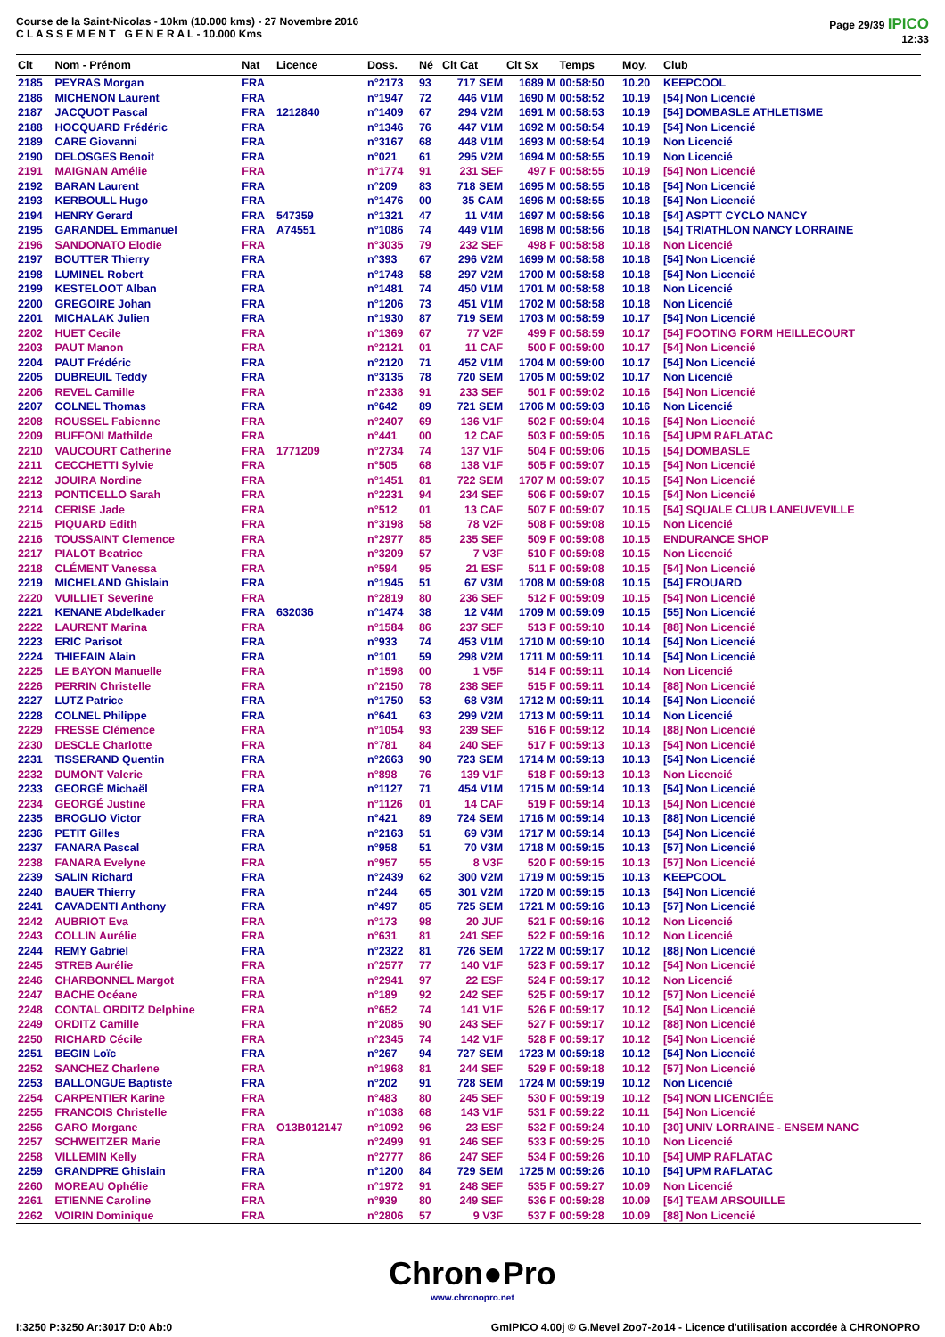Course de la Saint-Nicolas - 10km (10.000 kms) - 27 Novembre 2016
C L A S S E M E N T G E N E R A L - 10.000 Kms
Page 29/39 IPICO
12:33
| Clt | Nom - Prénom | Nat | Licence | Doss. | Né | Clt Cat | Clt Sx | Temps | Moy. | Club |
| --- | --- | --- | --- | --- | --- | --- | --- | --- | --- | --- |
| 2185 | PEYRAS Morgan | FRA | | n°2173 | 93 | 717 SEM | 1689 M | 00:58:50 | 10.20 | KEEPCOOL |
| 2186 | MICHENON Laurent | FRA | | n°1947 | 72 | 446 V1M | 1690 M | 00:58:52 | 10.19 | [54] Non Licencié |
| 2187 | JACQUOT Pascal | FRA | 1212840 | n°1409 | 67 | 294 V2M | 1691 M | 00:58:53 | 10.19 | [54] DOMBASLE ATHLETISME |
| 2188 | HOCQUARD Frédéric | FRA | | n°1346 | 76 | 447 V1M | 1692 M | 00:58:54 | 10.19 | [54] Non Licencié |
| 2189 | CARE Giovanni | FRA | | n°3167 | 68 | 448 V1M | 1693 M | 00:58:54 | 10.19 | Non Licencié |
| 2190 | DELOSGES Benoit | FRA | | n°021 | 61 | 295 V2M | 1694 M | 00:58:55 | 10.19 | Non Licencié |
| 2191 | MAIGNAN Amélie | FRA | | n°1774 | 91 | 231 SEF | 497 F | 00:58:55 | 10.19 | [54] Non Licencié |
| 2192 | BARAN Laurent | FRA | | n°209 | 83 | 718 SEM | 1695 M | 00:58:55 | 10.18 | [54] Non Licencié |
| 2193 | KERBOULL Hugo | FRA | | n°1476 | 00 | 35 CAM | 1696 M | 00:58:55 | 10.18 | [54] Non Licencié |
| 2194 | HENRY Gerard | FRA | 547359 | n°1321 | 47 | 11 V4M | 1697 M | 00:58:56 | 10.18 | [54] ASPTT CYCLO NANCY |
| 2195 | GARANDEL Emmanuel | FRA | A74551 | n°1086 | 74 | 449 V1M | 1698 M | 00:58:56 | 10.18 | [54] TRIATHLON NANCY LORRAINE |
| 2196 | SANDONATO Elodie | FRA | | n°3035 | 79 | 232 SEF | 498 F | 00:58:58 | 10.18 | Non Licencié |
| 2197 | BOUTTER Thierry | FRA | | n°393 | 67 | 296 V2M | 1699 M | 00:58:58 | 10.18 | [54] Non Licencié |
| 2198 | LUMINEL Robert | FRA | | n°1748 | 58 | 297 V2M | 1700 M | 00:58:58 | 10.18 | [54] Non Licencié |
| 2199 | KESTELOOT Alban | FRA | | n°1481 | 74 | 450 V1M | 1701 M | 00:58:58 | 10.18 | Non Licencié |
| 2200 | GREGOIRE Johan | FRA | | n°1206 | 73 | 451 V1M | 1702 M | 00:58:58 | 10.18 | Non Licencié |
| 2201 | MICHALAK Julien | FRA | | n°1930 | 87 | 719 SEM | 1703 M | 00:58:59 | 10.17 | [54] Non Licencié |
| 2202 | HUET Cecile | FRA | | n°1369 | 67 | 77 V2F | 499 F | 00:58:59 | 10.17 | [54] FOOTING FORM HEILLECOURT |
| 2203 | PAUT Manon | FRA | | n°2121 | 01 | 11 CAF | 500 F | 00:59:00 | 10.17 | [54] Non Licencié |
| 2204 | PAUT Frédéric | FRA | | n°2120 | 71 | 452 V1M | 1704 M | 00:59:00 | 10.17 | [54] Non Licencié |
| 2205 | DUBREUIL Teddy | FRA | | n°3135 | 78 | 720 SEM | 1705 M | 00:59:02 | 10.17 | Non Licencié |
| 2206 | REVEL Camille | FRA | | n°2338 | 91 | 233 SEF | 501 F | 00:59:02 | 10.16 | [54] Non Licencié |
| 2207 | COLNEL Thomas | FRA | | n°642 | 89 | 721 SEM | 1706 M | 00:59:03 | 10.16 | Non Licencié |
| 2208 | ROUSSEL Fabienne | FRA | | n°2407 | 69 | 136 V1F | 502 F | 00:59:04 | 10.16 | [54] Non Licencié |
| 2209 | BUFFONI Mathilde | FRA | | n°441 | 00 | 12 CAF | 503 F | 00:59:05 | 10.16 | [54] UPM RAFLATAC |
| 2210 | VAUCOURT Catherine | FRA | 1771209 | n°2734 | 74 | 137 V1F | 504 F | 00:59:06 | 10.15 | [54] DOMBASLE |
| 2211 | CECCHETTI Sylvie | FRA | | n°505 | 68 | 138 V1F | 505 F | 00:59:07 | 10.15 | [54] Non Licencié |
| 2212 | JOUIRA Nordine | FRA | | n°1451 | 81 | 722 SEM | 1707 M | 00:59:07 | 10.15 | [54] Non Licencié |
| 2213 | PONTICELLO Sarah | FRA | | n°2231 | 94 | 234 SEF | 506 F | 00:59:07 | 10.15 | [54] Non Licencié |
| 2214 | CERISE Jade | FRA | | n°512 | 01 | 13 CAF | 507 F | 00:59:07 | 10.15 | [54] SQUALE CLUB LANEUVEVILLE |
| 2215 | PIQUARD Edith | FRA | | n°3198 | 58 | 78 V2F | 508 F | 00:59:08 | 10.15 | Non Licencié |
| 2216 | TOUSSAINT Clemence | FRA | | n°2977 | 85 | 235 SEF | 509 F | 00:59:08 | 10.15 | ENDURANCE SHOP |
| 2217 | PIALOT Beatrice | FRA | | n°3209 | 57 | 7 V3F | 510 F | 00:59:08 | 10.15 | Non Licencié |
| 2218 | CLÉMENT Vanessa | FRA | | n°594 | 95 | 21 ESF | 511 F | 00:59:08 | 10.15 | [54] Non Licencié |
| 2219 | MICHELAND Ghislain | FRA | | n°1945 | 51 | 67 V3M | 1708 M | 00:59:08 | 10.15 | [54] FROUARD |
| 2220 | VUILLIET Severine | FRA | | n°2819 | 80 | 236 SEF | 512 F | 00:59:09 | 10.15 | [54] Non Licencié |
| 2221 | KENANE Abdelkader | FRA | 632036 | n°1474 | 38 | 12 V4M | 1709 M | 00:59:09 | 10.15 | [55] Non Licencié |
| 2222 | LAURENT Marina | FRA | | n°1584 | 86 | 237 SEF | 513 F | 00:59:10 | 10.14 | [88] Non Licencié |
| 2223 | ERIC Parisot | FRA | | n°933 | 74 | 453 V1M | 1710 M | 00:59:10 | 10.14 | [54] Non Licencié |
| 2224 | THIEFAIN Alain | FRA | | n°101 | 59 | 298 V2M | 1711 M | 00:59:11 | 10.14 | [54] Non Licencié |
| 2225 | LE BAYON Manuelle | FRA | | n°1598 | 00 | 1 V5F | 514 F | 00:59:11 | 10.14 | Non Licencié |
| 2226 | PERRIN Christelle | FRA | | n°2150 | 78 | 238 SEF | 515 F | 00:59:11 | 10.14 | [88] Non Licencié |
| 2227 | LUTZ Patrice | FRA | | n°1750 | 53 | 68 V3M | 1712 M | 00:59:11 | 10.14 | [54] Non Licencié |
| 2228 | COLNEL Philippe | FRA | | n°641 | 63 | 299 V2M | 1713 M | 00:59:11 | 10.14 | Non Licencié |
| 2229 | FRESSE Clémence | FRA | | n°1054 | 93 | 239 SEF | 516 F | 00:59:12 | 10.14 | [88] Non Licencié |
| 2230 | DESCLE Charlotte | FRA | | n°781 | 84 | 240 SEF | 517 F | 00:59:13 | 10.13 | [54] Non Licencié |
| 2231 | TISSERAND Quentin | FRA | | n°2663 | 90 | 723 SEM | 1714 M | 00:59:13 | 10.13 | [54] Non Licencié |
| 2232 | DUMONT Valerie | FRA | | n°898 | 76 | 139 V1F | 518 F | 00:59:13 | 10.13 | Non Licencié |
| 2233 | GEORGÉ Michaël | FRA | | n°1127 | 71 | 454 V1M | 1715 M | 00:59:14 | 10.13 | [54] Non Licencié |
| 2234 | GEORGÉ Justine | FRA | | n°1126 | 01 | 14 CAF | 519 F | 00:59:14 | 10.13 | [54] Non Licencié |
| 2235 | BROGLIO Victor | FRA | | n°421 | 89 | 724 SEM | 1716 M | 00:59:14 | 10.13 | [88] Non Licencié |
| 2236 | PETIT Gilles | FRA | | n°2163 | 51 | 69 V3M | 1717 M | 00:59:14 | 10.13 | [54] Non Licencié |
| 2237 | FANARA Pascal | FRA | | n°958 | 51 | 70 V3M | 1718 M | 00:59:15 | 10.13 | [57] Non Licencié |
| 2238 | FANARA Evelyne | FRA | | n°957 | 55 | 8 V3F | 520 F | 00:59:15 | 10.13 | [57] Non Licencié |
| 2239 | SALIN Richard | FRA | | n°2439 | 62 | 300 V2M | 1719 M | 00:59:15 | 10.13 | KEEPCOOL |
| 2240 | BAUER Thierry | FRA | | n°244 | 65 | 301 V2M | 1720 M | 00:59:15 | 10.13 | [54] Non Licencié |
| 2241 | CAVADENTI Anthony | FRA | | n°497 | 85 | 725 SEM | 1721 M | 00:59:16 | 10.13 | [57] Non Licencié |
| 2242 | AUBRIOT Eva | FRA | | n°173 | 98 | 20 JUF | 521 F | 00:59:16 | 10.12 | Non Licencié |
| 2243 | COLLIN Aurélie | FRA | | n°631 | 81 | 241 SEF | 522 F | 00:59:16 | 10.12 | Non Licencié |
| 2244 | REMY Gabriel | FRA | | n°2322 | 81 | 726 SEM | 1722 M | 00:59:17 | 10.12 | [88] Non Licencié |
| 2245 | STREB Aurélie | FRA | | n°2577 | 77 | 140 V1F | 523 F | 00:59:17 | 10.12 | [54] Non Licencié |
| 2246 | CHARBONNEL Margot | FRA | | n°2941 | 97 | 22 ESF | 524 F | 00:59:17 | 10.12 | Non Licencié |
| 2247 | BACHE Océane | FRA | | n°189 | 92 | 242 SEF | 525 F | 00:59:17 | 10.12 | [57] Non Licencié |
| 2248 | CONTAL ORDITZ Delphine | FRA | | n°652 | 74 | 141 V1F | 526 F | 00:59:17 | 10.12 | [54] Non Licencié |
| 2249 | ORDITZ Camille | FRA | | n°2085 | 90 | 243 SEF | 527 F | 00:59:17 | 10.12 | [88] Non Licencié |
| 2250 | RICHARD Cécile | FRA | | n°2345 | 74 | 142 V1F | 528 F | 00:59:17 | 10.12 | [54] Non Licencié |
| 2251 | BEGIN Loïc | FRA | | n°267 | 94 | 727 SEM | 1723 M | 00:59:18 | 10.12 | [54] Non Licencié |
| 2252 | SANCHEZ Charlene | FRA | | n°1968 | 81 | 244 SEF | 529 F | 00:59:18 | 10.12 | [57] Non Licencié |
| 2253 | BALLONGUE Baptiste | FRA | | n°202 | 91 | 728 SEM | 1724 M | 00:59:19 | 10.12 | Non Licencié |
| 2254 | CARPENTIER Karine | FRA | | n°483 | 80 | 245 SEF | 530 F | 00:59:19 | 10.12 | [54] NON LICENCIÉE |
| 2255 | FRANCOIS Christelle | FRA | | n°1038 | 68 | 143 V1F | 531 F | 00:59:22 | 10.11 | [54] Non Licencié |
| 2256 | GARO Morgane | FRA | O13B012147 | n°1092 | 96 | 23 ESF | 532 F | 00:59:24 | 10.10 | [30] UNIV LORRAINE - ENSEM NANC |
| 2257 | SCHWEITZER Marie | FRA | | n°2499 | 91 | 246 SEF | 533 F | 00:59:25 | 10.10 | Non Licencié |
| 2258 | VILLEMIN Kelly | FRA | | n°2777 | 86 | 247 SEF | 534 F | 00:59:26 | 10.10 | [54] UMP RAFLATAC |
| 2259 | GRANDPRE Ghislain | FRA | | n°1200 | 84 | 729 SEM | 1725 M | 00:59:26 | 10.10 | [54] UPM RAFLATAC |
| 2260 | MOREAU Ophélie | FRA | | n°1972 | 91 | 248 SEF | 535 F | 00:59:27 | 10.09 | Non Licencié |
| 2261 | ETIENNE Caroline | FRA | | n°939 | 80 | 249 SEF | 536 F | 00:59:28 | 10.09 | [54] TEAM ARSOUILLE |
| 2262 | VOIRIN Dominique | FRA | | n°2806 | 57 | 9 V3F | 537 F | 00:59:28 | 10.09 | [88] Non Licencié |
Chron●Pro
www.chronopro.net
I:3250 P:3250 Ar:3017 D:0 Ab:0 GmIPICO 4.00j © G.Mevel 2oo7-2o14 - Licence d'utilisation accordée à CHRONOPRO